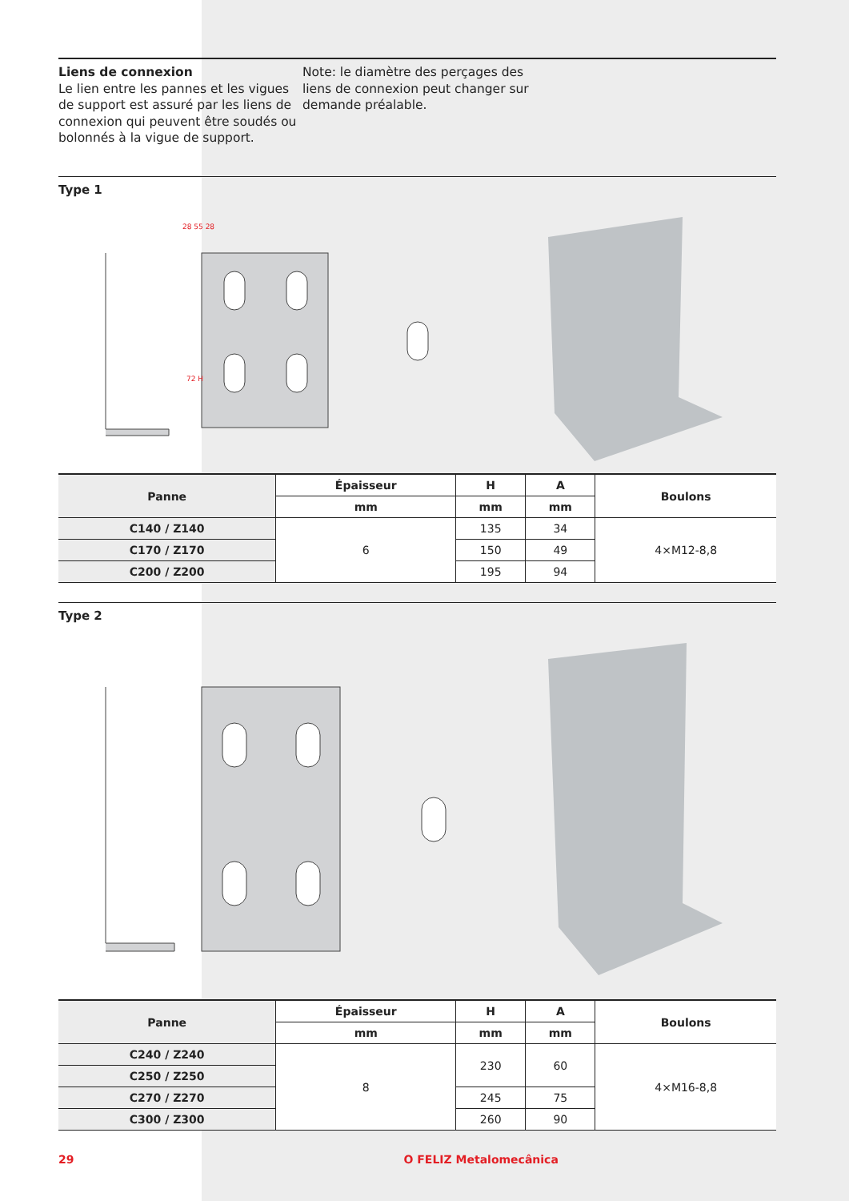Liens de connexion
Le lien entre les pannes et les vigues de support est assuré par les liens de connexion qui peuvent être soudés ou bolonnés à la vigue de support.
Note: le diamètre des perçages des liens de connexion peut changer sur demande préalable.
Type 1
28 55 28
72 H
| Panne | Épaisseur | H | A | Boulons |
| --- | --- | --- | --- | --- |
| | mm | mm | mm | |
| C140 / Z140 | 6 | 135 | 34 | 4×M12-8,8 |
| C170 / Z170 | | 150 | 49 | |
| C200 / Z200 | | 195 | 94 | |
Type 2
| Panne | Épaisseur | H | A | Boulons |
| --- | --- | --- | --- | --- |
| | mm | mm | mm | |
| C240 / Z240 | 8 | 230 | 60 | 4×M16-8,8 |
| C250 / Z250 | | | | |
| C270 / Z270 | | 245 | 75 | |
| C300 / Z300 | | 260 | 90 | |
29 O FELIZ Metalomecânica